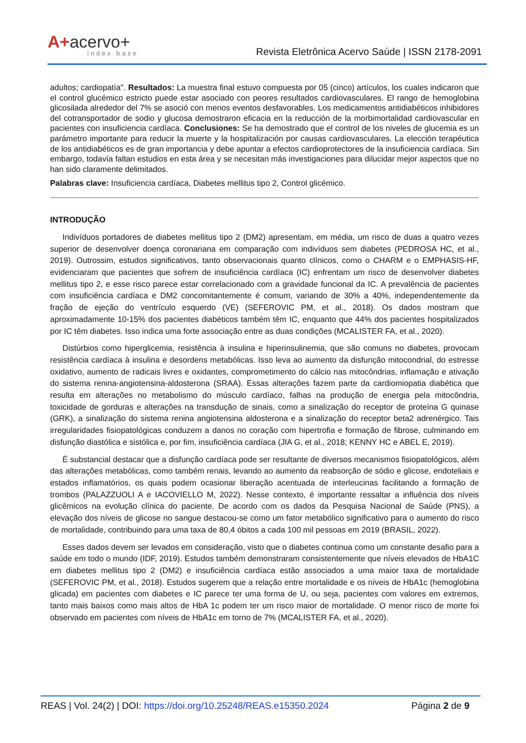A+acervo+
index base
Revista Eletrônica Acervo Saúde | ISSN 2178-2091
adultos; cardiopatía". Resultados: La muestra final estuvo compuesta por 05 (cinco) artículos, los cuales indicaron que el control glucémico estricto puede estar asociado con peores resultados cardiovasculares. El rango de hemoglobina glicosilada alrededor del 7% se asoció con menos eventos desfavorables. Los medicamentos antidiabéticos inhibidores del cotransportador de sodio y glucosa demostraron eficacia en la reducción de la morbimortalidad cardiovascular en pacientes con insuficiencia cardíaca. Conclusiones: Se ha demostrado que el control de los niveles de glucemia es un parámetro importante para reducir la muerte y la hospitalización por causas cardiovasculares. La elección terapéutica de los antidiabéticos es de gran importancia y debe apuntar a efectos cardioprotectores de la insuficiencia cardíaca. Sin embargo, todavía faltan estudios en esta área y se necesitan más investigaciones para dilucidar mejor aspectos que no han sido claramente delimitados.
Palabras clave: Insuficiencia cardíaca, Diabetes mellitus tipo 2, Control glicémico.
INTRODUÇÃO
Indivíduos portadores de diabetes mellitus tipo 2 (DM2) apresentam, em média, um risco de duas a quatro vezes superior de desenvolver doença coronariana em comparação com indivíduos sem diabetes (PEDROSA HC, et al., 2019). Outrossim, estudos significativos, tanto observacionais quanto clínicos, como o CHARM e o EMPHASIS-HF, evidenciaram que pacientes que sofrem de insuficiência cardíaca (IC) enfrentam um risco de desenvolver diabetes mellitus tipo 2, e esse risco parece estar correlacionado com a gravidade funcional da IC. A prevalência de pacientes com insuficiência cardíaca e DM2 concomitantemente é comum, variando de 30% a 40%, independentemente da fração de ejeção do ventrículo esquerdo (VE) (SEFEROVIC PM, et al., 2018). Os dados mostram que aproximadamente 10-15% dos pacientes diabéticos também têm IC, enquanto que 44% dos pacientes hospitalizados por IC têm diabetes. Isso indica uma forte associação entre as duas condições (MCALISTER FA, et al., 2020).
Distúrbios como hiperglicemia, resistência à insulina e hiperinsulinemia, que são comuns no diabetes, provocam resistência cardíaca à insulina e desordens metabólicas. Isso leva ao aumento da disfunção mitocondrial, do estresse oxidativo, aumento de radicais livres e oxidantes, comprometimento do cálcio nas mitocôndrias, inflamação e ativação do sistema renina-angiotensina-aldosterona (SRAA). Essas alterações fazem parte da cardiomiopatia diabética que resulta em alterações no metabolismo do músculo cardíaco, falhas na produção de energia pela mitocôndria, toxicidade de gorduras e alterações na transdução de sinais, como a sinalização do receptor de proteína G quinase (GRK), a sinalização do sistema renina angiotensina aldosterona e a sinalização do receptor beta2 adrenérgico. Tais irregularidades fisiopatológicas conduzem a danos no coração com hipertrofia e formação de fibrose, culminando em disfunção diastólica e sistólica e, por fim, insuficiência cardíaca (JIA G, et al., 2018; KENNY HC e ABEL E, 2019).
É substancial destacar que a disfunção cardíaca pode ser resultante de diversos mecanismos fisiopatológicos, além das alterações metabólicas, como também renais, levando ao aumento da reabsorção de sódio e glicose, endoteliais e estados inflamatórios, os quais podem ocasionar liberação acentuada de interleucinas facilitando a formação de trombos (PALAZZUOLI A e IACOVIELLO M, 2022). Nesse contexto, é importante ressaltar a influência dos níveis glicêmicos na evolução clínica do paciente. De acordo com os dados da Pesquisa Nacional de Saúde (PNS), a elevação dos níveis de glicose no sangue destacou-se como um fator metabólico significativo para o aumento do risco de mortalidade, contribuindo para uma taxa de 80,4 óbitos a cada 100 mil pessoas em 2019 (BRASIL, 2022).
Esses dados devem ser levados em consideração, visto que o diabetes continua como um constante desafio para a saúde em todo o mundo (IDF, 2019). Estudos também demonstraram consistentemente que níveis elevados de HbA1C em diabetes mellitus tipo 2 (DM2) e insuficiência cardíaca estão associados a uma maior taxa de mortalidade (SEFEROVIC PM, et al., 2018). Estudos sugerem que a relação entre mortalidade e os níveis de HbA1c (hemoglobina glicada) em pacientes com diabetes e IC parece ter uma forma de U, ou seja, pacientes com valores em extremos, tanto mais baixos como mais altos de HbA 1c podem ter um risco maior de mortalidade. O menor risco de morte foi observado em pacientes com níveis de HbA1c em torno de 7% (MCALISTER FA, et al., 2020).
REAS | Vol. 24(2) | DOI: https://doi.org/10.25248/REAS.e15350.2024 Página 2 de 9